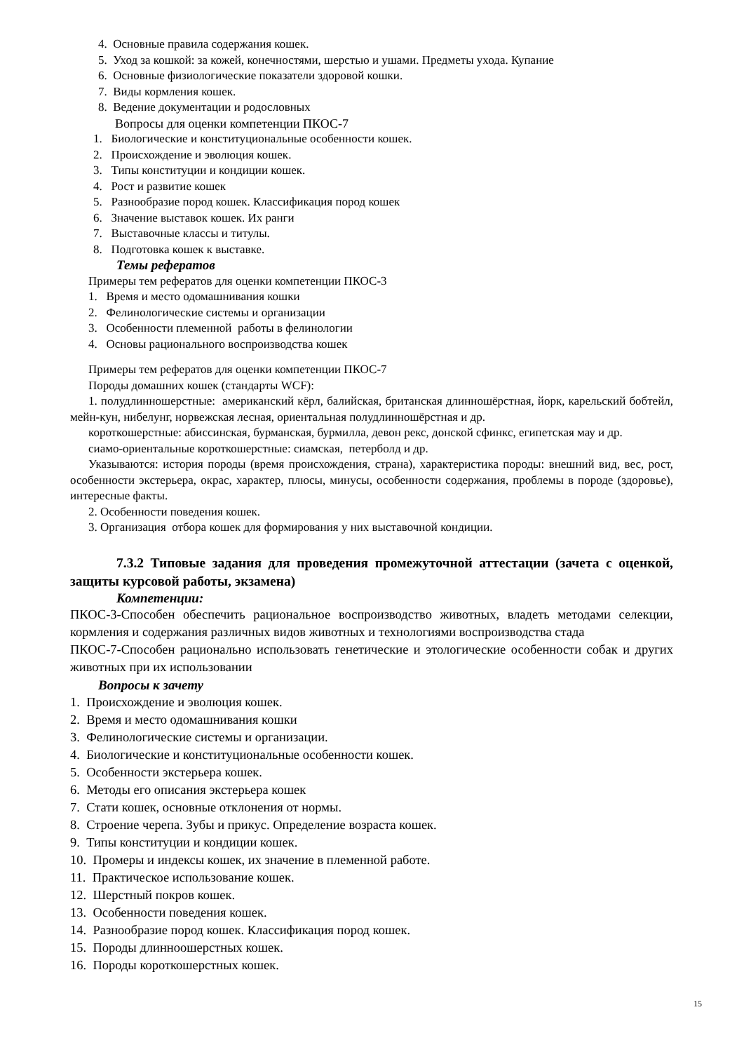4. Основные правила содержания кошек.
5. Уход за кошкой: за кожей, конечностями, шерстью и ушами. Предметы ухода. Купание
6. Основные физиологические показатели здоровой кошки.
7. Виды кормления кошек.
8. Ведение документации и родословных
Вопросы для оценки компетенции ПКОС-7
1. Биологические и конституциональные особенности кошек.
2. Происхождение и эволюция кошек.
3. Типы конституции и кондиции кошек.
4. Рост и развитие кошек
5. Разнообразие пород кошек. Классификация пород кошек
6. Значение выставок кошек. Их ранги
7. Выставочные классы и титулы.
8. Подготовка кошек к выставке.
Темы рефератов
Примеры тем рефератов для оценки компетенции ПКОС-3
1. Время и место одомашнивания кошки
2. Фелинологические системы и организации
3. Особенности племенной работы в фелинологии
4. Основы рационального воспроизводства кошек
Примеры тем рефератов для оценки компетенции ПКОС-7
Породы домашних кошек (стандарты WCF):
1. полудлинношерстные: американский кёрл, балийская, британская длинношёрстная, йорк, карельский бобтейл, мейн-кун, нибелунг, норвежская лесная, ориентальная полудлинношёрстная и др.
короткошерстные: абиссинская, бурманская, бурмилла, девон рекс, донской сфинкс, египетская мау и др.
сиамо-ориентальные короткошерстные: сиамская, петерболд и др.
Указываются: история породы (время происхождения, страна), характеристика породы: внешний вид, вес, рост, особенности экстерьера, окрас, характер, плюсы, минусы, особенности содержания, проблемы в породе (здоровье), интересные факты.
2. Особенности поведения кошек.
3. Организация отбора кошек для формирования у них выставочной кондиции.
7.3.2 Типовые задания для проведения промежуточной аттестации (зачета с оценкой, защиты курсовой работы, экзамена)
Компетенции:
ПКОС-3-Способен обеспечить рациональное воспроизводство животных, владеть методами селекции, кормления и содержания различных видов животных и технологиями воспроизводства стада
ПКОС-7-Способен рационально использовать генетические и этологические особенности собак и других животных при их использовании
Вопросы к зачету
1. Происхождение и эволюция кошек.
2. Время и место одомашнивания кошки
3. Фелинологические системы и организации.
4. Биологические и конституциональные особенности кошек.
5. Особенности экстерьера кошек.
6. Методы его описания экстерьера кошек
7. Стати кошек, основные отклонения от нормы.
8. Строение черепа. Зубы и прикус. Определение возраста кошек.
9. Типы конституции и кондиции кошек.
10. Промеры и индексы кошек, их значение в племенной работе.
11. Практическое использование кошек.
12. Шерстный покров кошек.
13. Особенности поведения кошек.
14. Разнообразие пород кошек. Классификация пород кошек.
15. Породы длинноошерстных кошек.
16. Породы короткошерстных кошек.
15